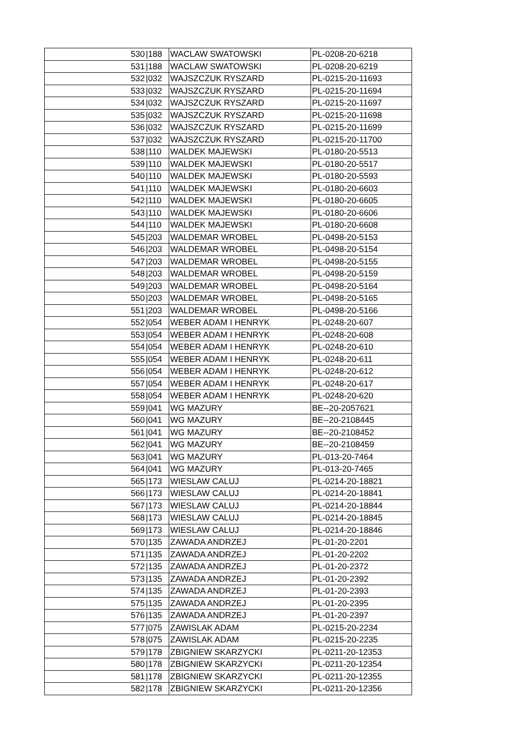| 530 | /188 | WACLAW SWATOWSKI | PL-0208-20-6218 |
| 531 | /188 | WACLAW SWATOWSKI | PL-0208-20-6219 |
| 532 | /032 | WAJSZCZUK RYSZARD | PL-0215-20-11693 |
| 533 | /032 | WAJSZCZUK RYSZARD | PL-0215-20-11694 |
| 534 | /032 | WAJSZCZUK RYSZARD | PL-0215-20-11697 |
| 535 | /032 | WAJSZCZUK RYSZARD | PL-0215-20-11698 |
| 536 | /032 | WAJSZCZUK RYSZARD | PL-0215-20-11699 |
| 537 | /032 | WAJSZCZUK RYSZARD | PL-0215-20-11700 |
| 538 | /110 | WALDEK MAJEWSKI | PL-0180-20-5513 |
| 539 | /110 | WALDEK MAJEWSKI | PL-0180-20-5517 |
| 540 | /110 | WALDEK MAJEWSKI | PL-0180-20-5593 |
| 541 | /110 | WALDEK MAJEWSKI | PL-0180-20-6603 |
| 542 | /110 | WALDEK MAJEWSKI | PL-0180-20-6605 |
| 543 | /110 | WALDEK MAJEWSKI | PL-0180-20-6606 |
| 544 | /110 | WALDEK MAJEWSKI | PL-0180-20-6608 |
| 545 | /203 | WALDEMAR WROBEL | PL-0498-20-5153 |
| 546 | /203 | WALDEMAR WROBEL | PL-0498-20-5154 |
| 547 | /203 | WALDEMAR WROBEL | PL-0498-20-5155 |
| 548 | /203 | WALDEMAR WROBEL | PL-0498-20-5159 |
| 549 | /203 | WALDEMAR WROBEL | PL-0498-20-5164 |
| 550 | /203 | WALDEMAR WROBEL | PL-0498-20-5165 |
| 551 | /203 | WALDEMAR WROBEL | PL-0498-20-5166 |
| 552 | /054 | WEBER ADAM I HENRYK | PL-0248-20-607 |
| 553 | /054 | WEBER ADAM I HENRYK | PL-0248-20-608 |
| 554 | /054 | WEBER ADAM I HENRYK | PL-0248-20-610 |
| 555 | /054 | WEBER ADAM I HENRYK | PL-0248-20-611 |
| 556 | /054 | WEBER ADAM I HENRYK | PL-0248-20-612 |
| 557 | /054 | WEBER ADAM I HENRYK | PL-0248-20-617 |
| 558 | /054 | WEBER ADAM I HENRYK | PL-0248-20-620 |
| 559 | /041 | WG MAZURY | BE--20-2057621 |
| 560 | /041 | WG MAZURY | BE--20-2108445 |
| 561 | /041 | WG MAZURY | BE--20-2108452 |
| 562 | /041 | WG MAZURY | BE--20-2108459 |
| 563 | /041 | WG MAZURY | PL-013-20-7464 |
| 564 | /041 | WG MAZURY | PL-013-20-7465 |
| 565 | /173 | WIESLAW CALUJ | PL-0214-20-18821 |
| 566 | /173 | WIESLAW CALUJ | PL-0214-20-18841 |
| 567 | /173 | WIESLAW CALUJ | PL-0214-20-18844 |
| 568 | /173 | WIESLAW CALUJ | PL-0214-20-18845 |
| 569 | /173 | WIESLAW CALUJ | PL-0214-20-18846 |
| 570 | /135 | ZAWADA ANDRZEJ | PL-01-20-2201 |
| 571 | /135 | ZAWADA ANDRZEJ | PL-01-20-2202 |
| 572 | /135 | ZAWADA ANDRZEJ | PL-01-20-2372 |
| 573 | /135 | ZAWADA ANDRZEJ | PL-01-20-2392 |
| 574 | /135 | ZAWADA ANDRZEJ | PL-01-20-2393 |
| 575 | /135 | ZAWADA ANDRZEJ | PL-01-20-2395 |
| 576 | /135 | ZAWADA ANDRZEJ | PL-01-20-2397 |
| 577 | /075 | ZAWISLAK ADAM | PL-0215-20-2234 |
| 578 | /075 | ZAWISLAK ADAM | PL-0215-20-2235 |
| 579 | /178 | ZBIGNIEW SKARZYCKI | PL-0211-20-12353 |
| 580 | /178 | ZBIGNIEW SKARZYCKI | PL-0211-20-12354 |
| 581 | /178 | ZBIGNIEW SKARZYCKI | PL-0211-20-12355 |
| 582 | /178 | ZBIGNIEW SKARZYCKI | PL-0211-20-12356 |